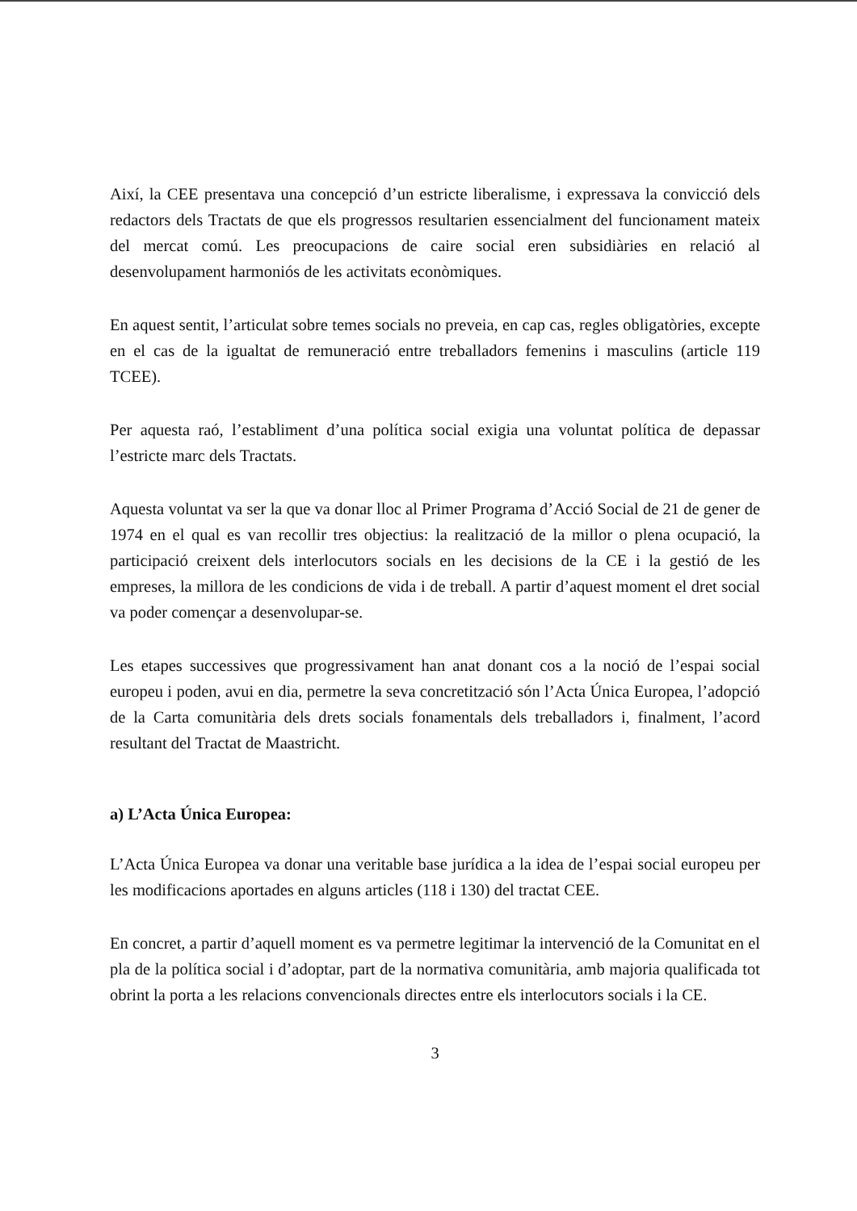Així, la CEE presentava una concepció d’un estricte liberalisme, i expressava la convicció dels redactors dels Tractats de que els progressos resultarien essencialment del funcionament mateix del mercat comú. Les preocupacions de caire social eren subsidiàries en relació al desenvolupament harmoniós de les activitats econòmiques.
En aquest sentit, l’articulat sobre temes socials no preveia, en cap cas, regles obligatòries, excepte en el cas de la igualtat de remuneració entre treballadors femenins i masculins (article 119 TCEE).
Per aquesta raó, l’establiment d’una política social exigia una voluntat política de depassar l’estricte marc dels Tractats.
Aquesta voluntat va ser la que va donar lloc al Primer Programa d’Acció Social de 21 de gener de 1974 en el qual es van recollir tres objectius: la realització de la millor o plena ocupació, la participació creixent dels interlocutors socials en les decisions de la CE i la gestió de les empreses, la millora de les condicions de vida i de treball. A partir d’aquest moment el dret social va poder començar a desenvolupar-se.
Les etapes successives que progressivament han anat donant cos a la noció de l’espai social europeu i poden, avui en dia, permetre la seva concretització són l’Acta Única Europea, l’adopció de la Carta comunitària dels drets socials fonamentals dels treballadors i, finalment, l’acord resultant del Tractat de Maastricht.
a) L’Acta Única Europea:
L’Acta Única Europea va donar una veritable base jurídica a la idea de l’espai social europeu per les modificacions aportades en alguns articles (118 i 130) del tractat CEE.
En concret, a partir d’aquell moment es va permetre legitimar la intervenció de la Comunitat en el pla de la política social i d’adoptar, part de la normativa comunitària, amb majoria qualificada tot obrint la porta a les relacions convencionals directes entre els interlocutors socials i la CE.
3